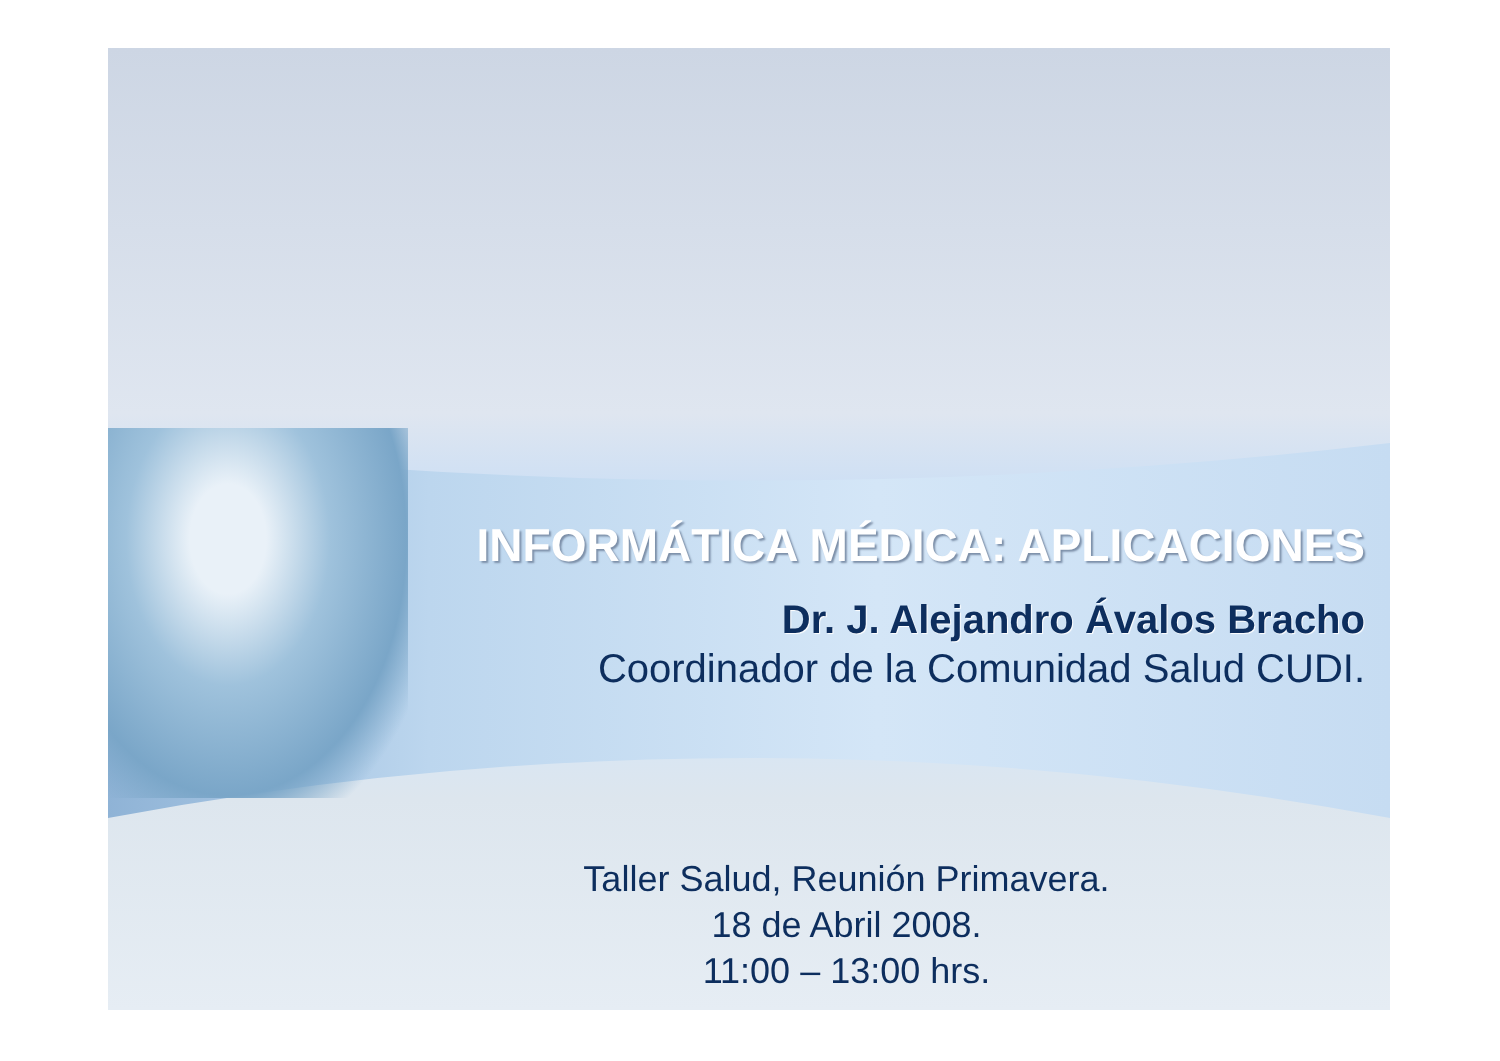INFORMÁTICA MÉDICA: APLICACIONES
Dr. J. Alejandro Ávalos Bracho
Coordinador de la Comunidad Salud CUDI.
Taller Salud, Reunión Primavera.
18 de Abril 2008.
11:00 – 13:00 hrs.